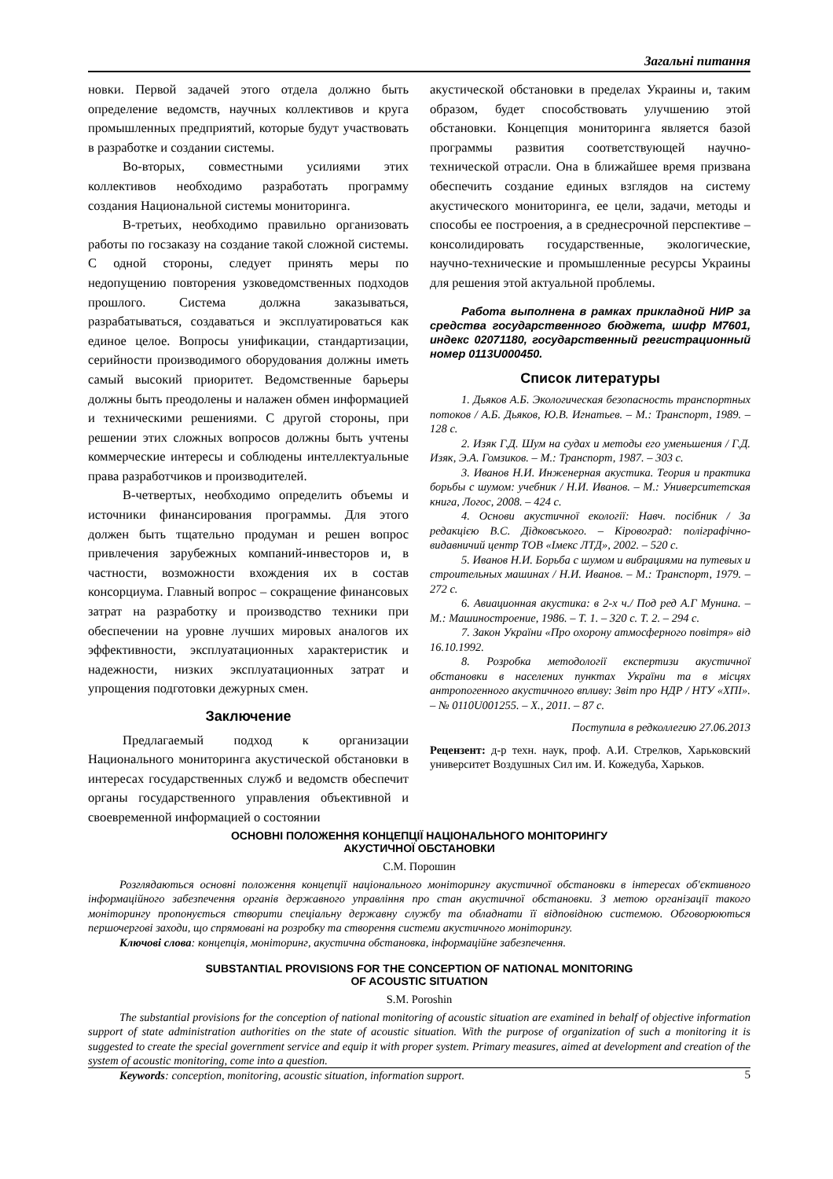Загальні питання
новки. Первой задачей этого отдела должно быть определение ведомств, научных коллективов и круга промышленных предприятий, которые будут участвовать в разработке и создании системы.
Во-вторых, совместными усилиями этих коллективов необходимо разработать программу создания Национальной системы мониторинга.
В-третьих, необходимо правильно организовать работы по госзаказу на создание такой сложной системы. С одной стороны, следует принять меры по недопущению повторения узковедомственных подходов прошлого. Система должна заказываться, разрабатываться, создаваться и эксплуатироваться как единое целое. Вопросы унификации, стандартизации, серийности производимого оборудования должны иметь самый высокий приоритет. Ведомственные барьеры должны быть преодолены и налажен обмен информацией и техническими решениями. С другой стороны, при решении этих сложных вопросов должны быть учтены коммерческие интересы и соблюдены интеллектуальные права разработчиков и производителей.
В-четвертых, необходимо определить объемы и источники финансирования программы. Для этого должен быть тщательно продуман и решен вопрос привлечения зарубежных компаний-инвесторов и, в частности, возможности вхождения их в состав консорциума. Главный вопрос – сокращение финансовых затрат на разработку и производство техники при обеспечении на уровне лучших мировых аналогов их эффективности, эксплуатационных характеристик и надежности, низких эксплуатационных затрат и упрощения подготовки дежурных смен.
Заключение
Предлагаемый подход к организации Национального мониторинга акустической обстановки в интересах государственных служб и ведомств обеспечит органы государственного управления объективной и своевременной информацией о состоянии
акустической обстановки в пределах Украины и, таким образом, будет способствовать улучшению этой обстановки. Концепция мониторинга является базой программы развития соответствующей научно-технической отрасли. Она в ближайшее время призвана обеспечить создание единых взглядов на систему акустического мониторинга, ее цели, задачи, методы и способы ее построения, а в среднесрочной перспективе – консолидировать государственные, экологические, научно-технические и промышленные ресурсы Украины для решения этой актуальной проблемы.
Работа выполнена в рамках прикладной НИР за средства государственного бюджета, шифр М7601, индекс 02071180, государственный регистрационный номер 0113U000450.
Список литературы
1. Дьяков А.Б. Экологическая безопасность транспортных потоков / А.Б. Дьяков, Ю.В. Игнатьев. – М.: Транспорт, 1989. – 128 с.
2. Изяк Г.Д. Шум на судах и методы его уменьшения / Г.Д. Изяк, Э.А. Гомзиков. – М.: Транспорт, 1987. – 303 с.
3. Иванов Н.И. Инженерная акустика. Теория и практика борьбы с шумом: учебник / Н.И. Иванов. – М.: Университетская книга, Логос, 2008. – 424 с.
4. Основи акустичної екології: Навч. посібник / За редакцією В.С. Дідковського. – Кіровоград: поліграфічно-видавничий центр ТОВ «Імекс ЛТД», 2002. – 520 с.
5. Иванов Н.И. Борьба с шумом и вибрациями на путевых и строительных машинах / Н.И. Иванов. – М.: Транспорт, 1979. – 272 с.
6. Авиационная акустика: в 2-х ч./ Под ред А.Г Мунина. – М.: Машиностроение, 1986. – Т. 1. – 320 с. Т. 2. – 294 с.
7. Закон України «Про охорону атмосферного повітря» від 16.10.1992.
8. Розробка методології експертизи акустичної обстановки в населених пунктах України та в місцях антропогенного акустичного впливу: Звіт про НДР / НТУ «ХПІ». – № 0110U001255. – Х., 2011. – 87 с.
Поступила в редколлегию 27.06.2013
Рецензент: д-р техн. наук, проф. А.И. Стрелков, Харьковский университет Воздушных Сил им. И. Кожедуба, Харьков.
ОСНОВНІ ПОЛОЖЕННЯ КОНЦЕПЦІЇ НАЦІОНАЛЬНОГО МОНІТОРИНГУ
АКУСТИЧНОЇ ОБСТАНОВКИ
С.М. Порошин
Розглядаються основні положення концепції національного моніторингу акустичної обстановки в інтересах об'єктивного інформаційного забезпечення органів державного управління про стан акустичної обстановки. З метою організації такого моніторингу пропонується створити спеціальну державну службу та обладнати її відповідною системою. Обговорюються першочергові заходи, що спрямовані на розробку та створення системи акустичного моніторингу.
Ключові слова: концепція, моніторинг, акустична обстановка, інформаційне забезпечення.
SUBSTANTIAL PROVISIONS FOR THE CONCEPTION OF NATIONAL MONITORING
OF ACOUSTIC SITUATION
S.M. Poroshin
The substantial provisions for the conception of national monitoring of acoustic situation are examined in behalf of objective information support of state administration authorities on the state of acoustic situation. With the purpose of organization of such a monitoring it is suggested to create the special government service and equip it with proper system. Primary measures, aimed at development and creation of the system of acoustic monitoring, come into a question.
Keywords: conception, monitoring, acoustic situation, information support.
5